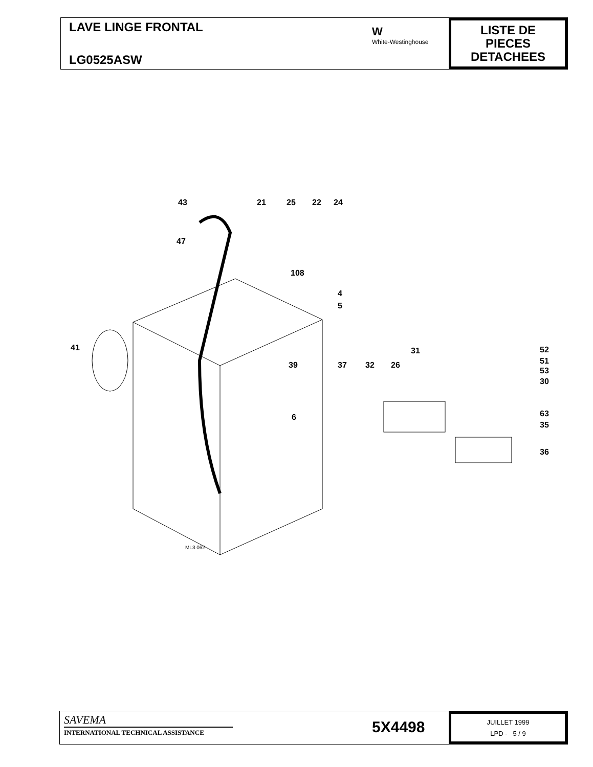LAVE LINGE FRONTAL
LG0525ASW
W
White-Westinghouse
LISTE DE
PIECES
DETACHEES
43 21 25 22 24
47
108
4
5
41 31 52
51 39 37 32 26
53
30
6 63
35
36
ML3.062
SAVEMA
INTERNATIONAL TECHNICAL ASSISTANCE
5X4498
JUILLET 1999
LPD - 5 / 9